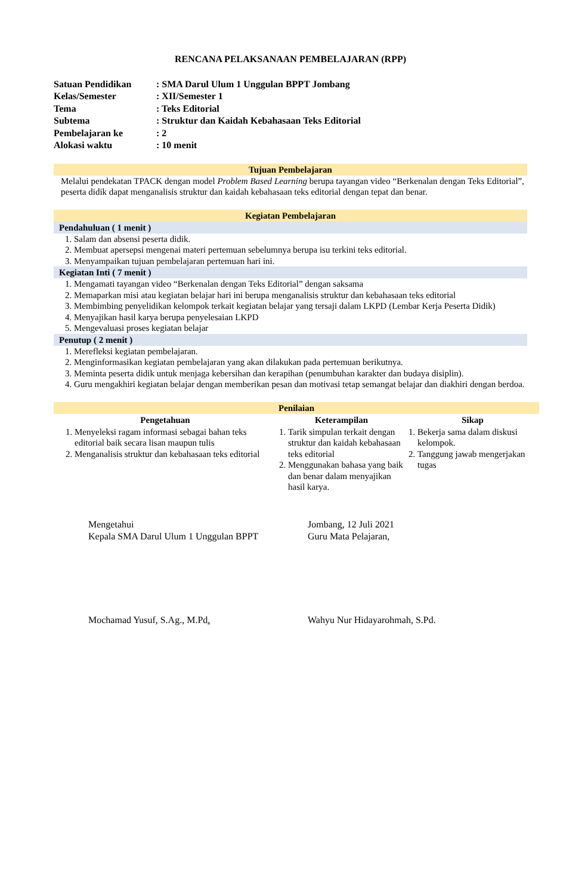RENCANA PELAKSANAAN PEMBELAJARAN (RPP)
| Satuan Pendidikan | : SMA Darul Ulum 1 Unggulan BPPT Jombang |
| Kelas/Semester | : XII/Semester 1 |
| Tema | : Teks Editorial |
| Subtema | : Struktur dan Kaidah Kebahasaan Teks Editorial |
| Pembelajaran ke | : 2 |
| Alokasi waktu | : 10 menit |
Tujuan Pembelajaran
Melalui pendekatan TPACK dengan model Problem Based Learning berupa tayangan video “Berkenalan dengan Teks Editorial”, peserta didik dapat menganalisis struktur dan kaidah kebahasaan teks editorial dengan tepat dan benar.
Kegiatan Pembelajaran
Pendahuluan ( 1 menit )
1. Salam dan absensi peserta didik.
2. Membuat apersepsi mengenai materi pertemuan sebelumnya berupa isu terkini teks editorial.
3. Menyampaikan tujuan pembelajaran pertemuan hari ini.
Kegiatan Inti ( 7 menit )
1. Mengamati tayangan video “Berkenalan dengan Teks Editorial” dengan saksama
2. Memaparkan misi atau kegiatan belajar hari ini berupa menganalisis struktur dan kebahasaan teks editorial
3. Membimbing penyelidikan kelompok terkait kegiatan belajar yang tersaji dalam LKPD (Lembar Kerja Peserta Didik)
4. Menyajikan hasil karya berupa penyelesaian LKPD
5. Mengevaluasi proses kegiatan belajar
Penutup ( 2 menit )
1. Merefleksi kegiatan pembelajaran.
2. Menginformasikan kegiatan pembelajaran yang akan dilakukan pada pertemuan berikutnya.
3. Meminta peserta didik untuk menjaga kebersihan dan kerapihan (penumbuhan karakter dan budaya disiplin).
4. Guru mengakhiri kegiatan belajar dengan memberikan pesan dan motivasi tetap semangat belajar dan diakhiri dengan berdoa.
| Penilaian | | |
| --- | --- | --- |
| Pengetahuan | Keterampilan | Sikap |
| 1. Menyeleksi ragam informasi sebagai bahan teks editorial baik secara lisan maupun tulis 2. Menganalisis struktur dan kebahasaan teks editorial | 1. Tarik simpulan terkait dengan struktur dan kaidah kebahasaan teks editorial 2. Menggunakan bahasa yang baik dan benar dalam menyajikan hasil karya. | 1. Bekerja sama dalam diskusi kelompok. 2. Tanggung jawab mengerjakan tugas |
Mengetahui
Kepala SMA Darul Ulum 1 Unggulan BPPT
Mochamad Yusuf, S.Ag., M.Pd.
Jombang, 12 Juli 2021
Guru Mata Pelajaran,
Wahyu Nur Hidayarohmah, S.Pd.